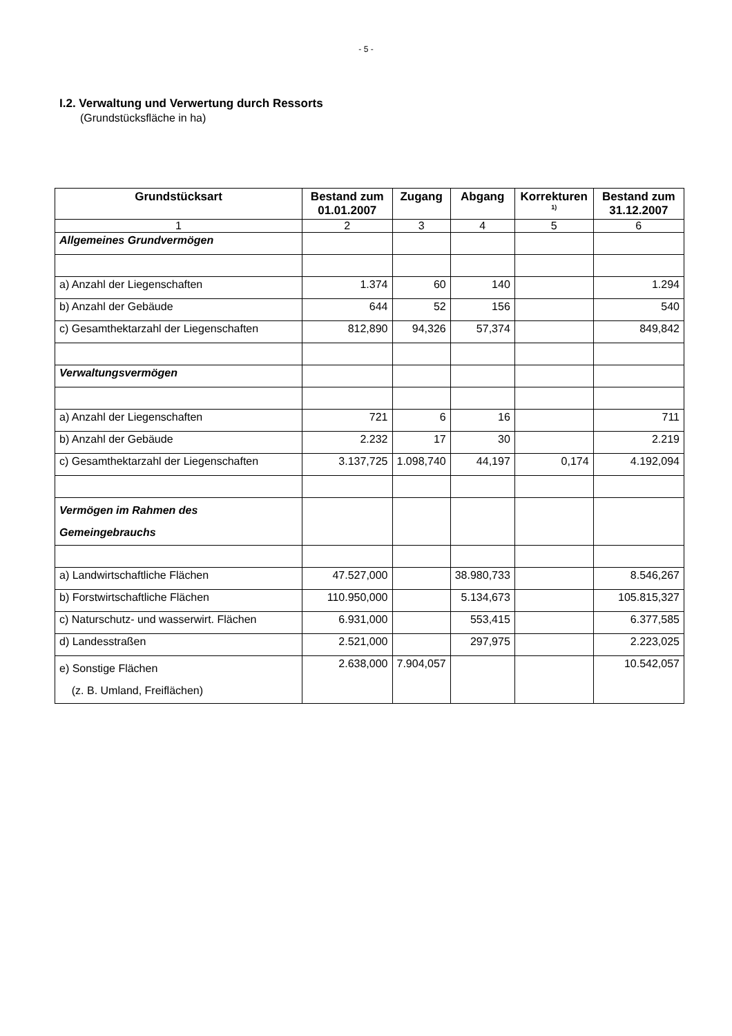- 5 -
I.2. Verwaltung und Verwertung durch Ressorts
(Grundstücksfläche in ha)
| Grundstücksart | Bestand zum 01.01.2007 | Zugang | Abgang | Korrekturen <sup>1)</sup> | Bestand zum 31.12.2007 |
| --- | --- | --- | --- | --- | --- |
| 1 | 2 | 3 | 4 | 5 | 6 |
| Allgemeines Grundvermögen | | | | | |
| a) Anzahl der Liegenschaften | 1.374 | 60 | 140 | | 1.294 |
| b) Anzahl der Gebäude | 644 | 52 | 156 | | 540 |
| c) Gesamthektarzahl der Liegenschaften | 812,890 | 94,326 | 57,374 | | 849,842 |
| Verwaltungsvermögen | | | | | |
| a) Anzahl der Liegenschaften | 721 | 6 | 16 | | 711 |
| b) Anzahl der Gebäude | 2.232 | 17 | 30 | | 2.219 |
| c) Gesamthektarzahl der Liegenschaften | 3.137,725 | 1.098,740 | 44,197 | 0,174 | 4.192,094 |
| Vermögen im Rahmen des Gemeingebrauchs | | | | | |
| a) Landwirtschaftliche Flächen | 47.527,000 | | 38.980,733 | | 8.546,267 |
| b) Forstwirtschaftliche Flächen | 110.950,000 | | 5.134,673 | | 105.815,327 |
| c) Naturschutz- und wasserwirt. Flächen | 6.931,000 | | 553,415 | | 6.377,585 |
| d) Landesstraßen | 2.521,000 | | 297,975 | | 2.223,025 |
| e) Sonstige Flächen (z. B. Umland, Freiflächen) | 2.638,000 | 7.904,057 | | | 10.542,057 |